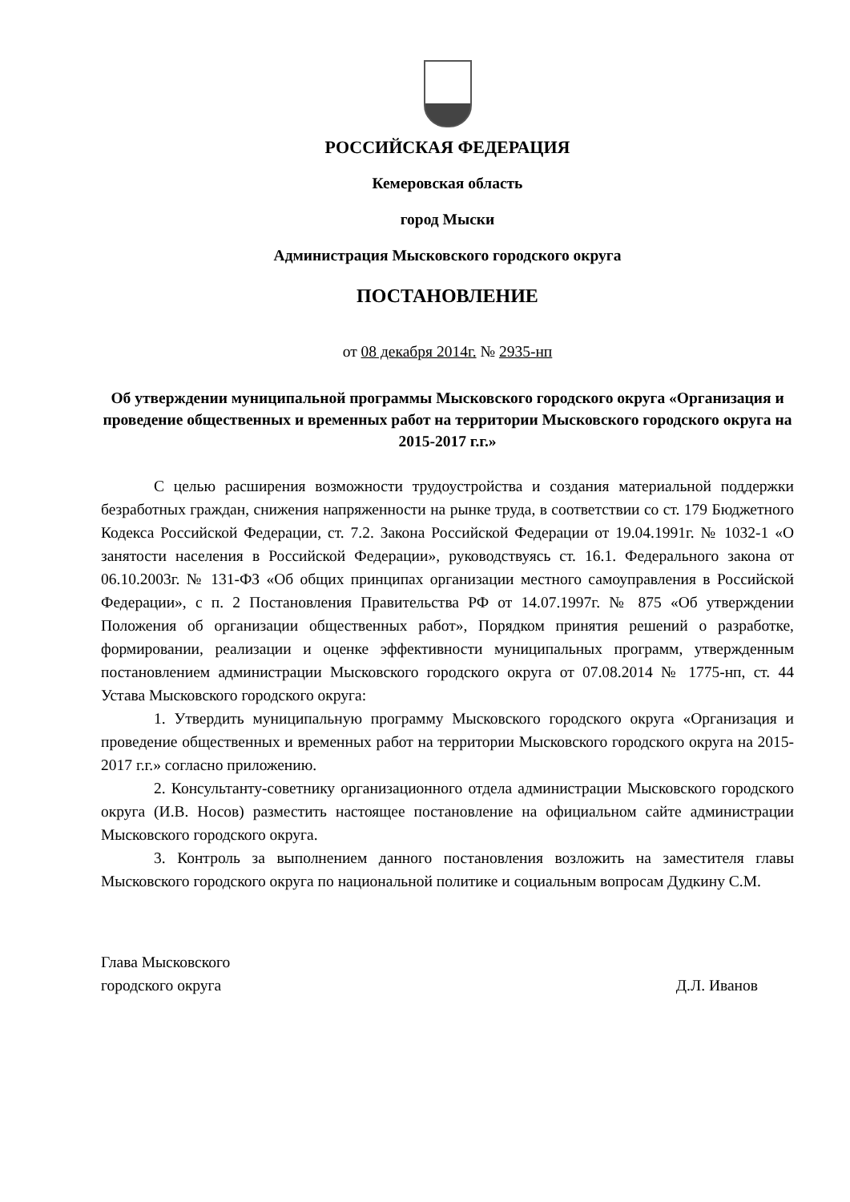РОССИЙСКАЯ ФЕДЕРАЦИЯ
Кемеровская область
город Мыски
Администрация Мысковского городского округа
ПОСТАНОВЛЕНИЕ
от 08 декабря 2014г. № 2935-нп
Об утверждении муниципальной программы Мысковского городского округа «Организация и проведение общественных и временных работ на территории Мысковского городского округа на 2015-2017 г.г.»
С целью расширения возможности трудоустройства и создания материальной поддержки безработных граждан, снижения напряженности на рынке труда, в соответствии со ст. 179 Бюджетного Кодекса Российской Федерации, ст. 7.2. Закона Российской Федерации от 19.04.1991г. № 1032-1 «О занятости населения в Российской Федерации», руководствуясь ст. 16.1. Федерального закона от 06.10.2003г. № 131-ФЗ «Об общих принципах организации местного самоуправления в Российской Федерации», с п. 2 Постановления Правительства РФ от 14.07.1997г. № 875 «Об утверждении Положения об организации общественных работ», Порядком принятия решений о разработке, формировании, реализации и оценке эффективности муниципальных программ, утвержденным постановлением администрации Мысковского городского округа от 07.08.2014 № 1775-нп, ст. 44 Устава Мысковского городского округа:
1. Утвердить муниципальную программу Мысковского городского округа «Организация и проведение общественных и временных работ на территории Мысковского городского округа на 2015-2017 г.г.» согласно приложению.
2. Консультанту-советнику организационного отдела администрации Мысковского городского округа (И.В. Носов) разместить настоящее постановление на официальном сайте администрации Мысковского городского округа.
3. Контроль за выполнением данного постановления возложить на заместителя главы Мысковского городского округа по национальной политике и социальным вопросам Дудкину С.М.
Глава Мысковского
городского округа
Д.Л. Иванов